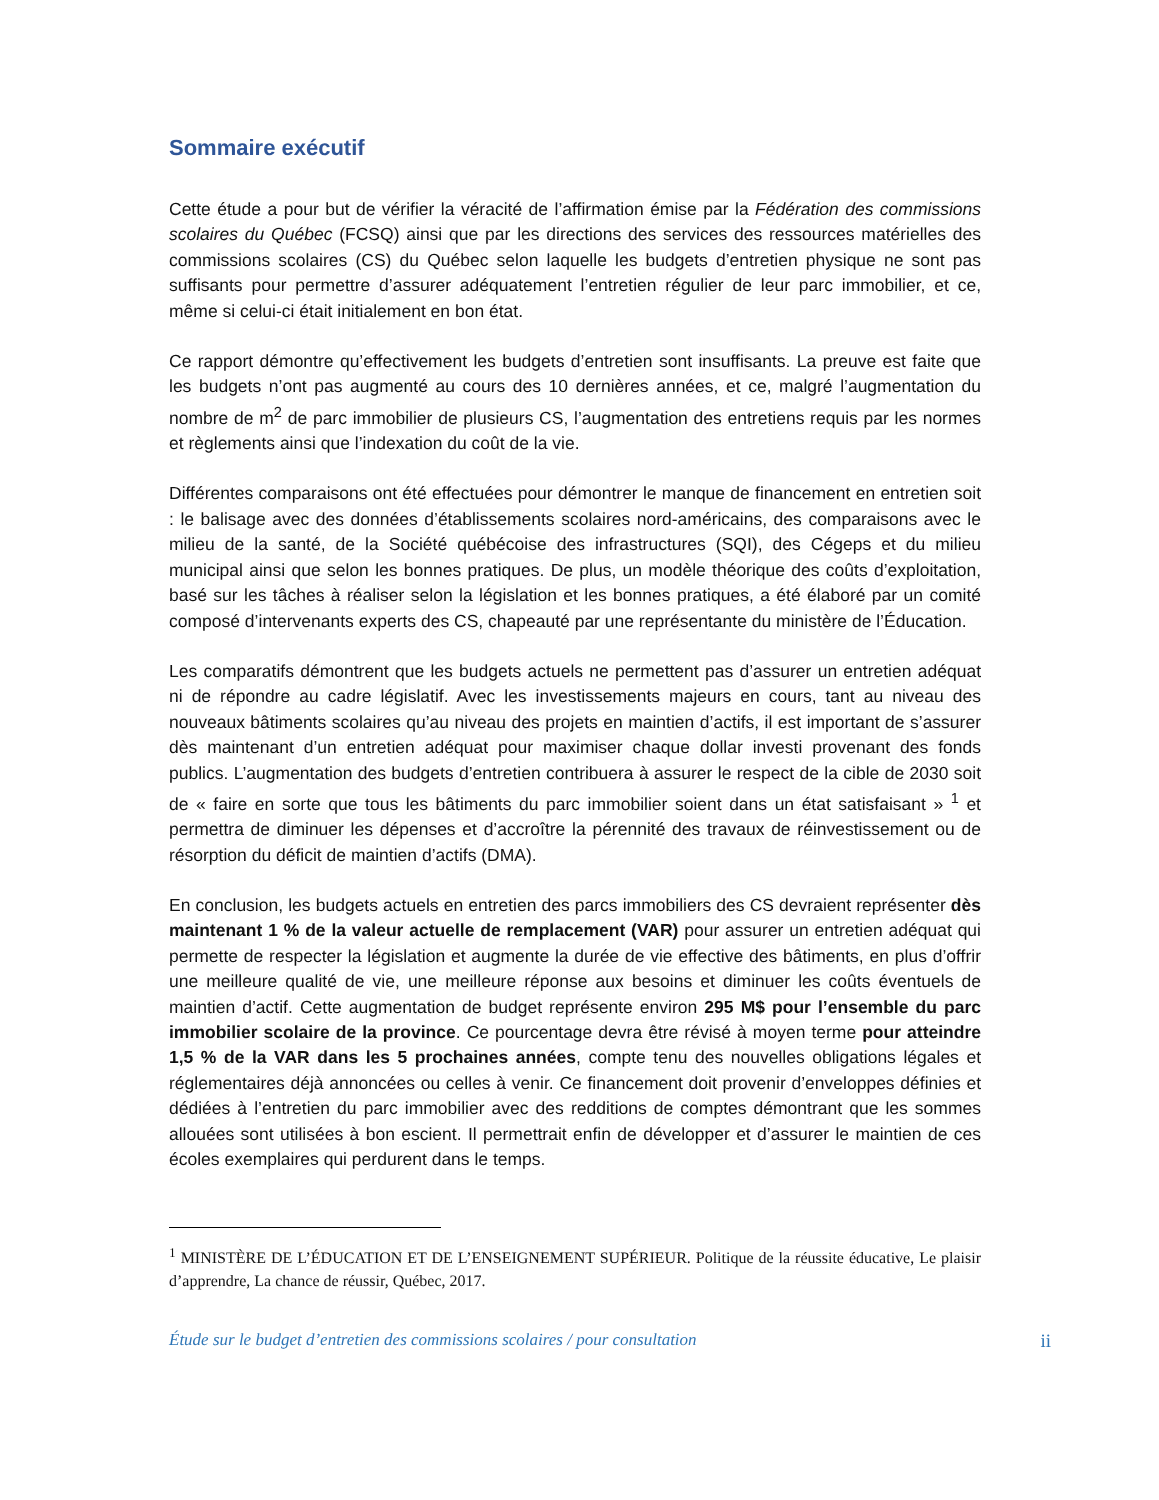Sommaire exécutif
Cette étude a pour but de vérifier la véracité de l’affirmation émise par la Fédération des commissions scolaires du Québec (FCSQ) ainsi que par les directions des services des ressources matérielles des commissions scolaires (CS) du Québec selon laquelle les budgets d’entretien physique ne sont pas suffisants pour permettre d’assurer adéquatement l’entretien régulier de leur parc immobilier, et ce, même si celui-ci était initialement en bon état.
Ce rapport démontre qu’effectivement les budgets d’entretien sont insuffisants. La preuve est faite que les budgets n’ont pas augmenté au cours des 10 dernières années, et ce, malgré l’augmentation du nombre de m<sup>2</sup> de parc immobilier de plusieurs CS, l’augmentation des entretiens requis par les normes et règlements ainsi que l’indexation du coût de la vie.
Différentes comparaisons ont été effectuées pour démontrer le manque de financement en entretien soit : le balisage avec des données d’établissements scolaires nord-américains, des comparaisons avec le milieu de la santé, de la Société québécoise des infrastructures (SQI), des Cégeps et du milieu municipal ainsi que selon les bonnes pratiques. De plus, un modèle théorique des coûts d’exploitation, basé sur les tâches à réaliser selon la législation et les bonnes pratiques, a été élaboré par un comité composé d’intervenants experts des CS, chapeauté par une représentante du ministère de l’Éducation.
Les comparatifs démontrent que les budgets actuels ne permettent pas d’assurer un entretien adéquat ni de répondre au cadre législatif. Avec les investissements majeurs en cours, tant au niveau des nouveaux bâtiments scolaires qu’au niveau des projets en maintien d’actifs, il est important de s’assurer dès maintenant d’un entretien adéquat pour maximiser chaque dollar investi provenant des fonds publics. L’augmentation des budgets d’entretien contribuera à assurer le respect de la cible de 2030 soit de « faire en sorte que tous les bâtiments du parc immobilier soient dans un état satisfaisant » <sup>1</sup> et permettra de diminuer les dépenses et d’accroître la pérennité des travaux de réinvestissement ou de résorption du déficit de maintien d’actifs (DMA).
En conclusion, les budgets actuels en entretien des parcs immobiliers des CS devraient représenter dès maintenant 1 % de la valeur actuelle de remplacement (VAR) pour assurer un entretien adéquat qui permette de respecter la législation et augmente la durée de vie effective des bâtiments, en plus d’offrir une meilleure qualité de vie, une meilleure réponse aux besoins et diminuer les coûts éventuels de maintien d’actif. Cette augmentation de budget représente environ 295 M$ pour l’ensemble du parc immobilier scolaire de la province. Ce pourcentage devra être révisé à moyen terme pour atteindre 1,5 % de la VAR dans les 5 prochaines années, compte tenu des nouvelles obligations légales et réglementaires déjà annoncées ou celles à venir. Ce financement doit provenir d’enveloppes définies et dédiées à l’entretien du parc immobilier avec des redditions de comptes démontrant que les sommes allouées sont utilisées à bon escient. Il permettrait enfin de développer et d’assurer le maintien de ces écoles exemplaires qui perdurent dans le temps.
<sup>1</sup> MINISTÈRE DE L’ÉDUCATION ET DE L’ENSEIGNEMENT SUPÉRIEUR. Politique de la réussite éducative, Le plaisir d’apprendre, La chance de réussir, Québec, 2017.
Étude sur le budget d’entretien des commissions scolaires / pour consultation ii